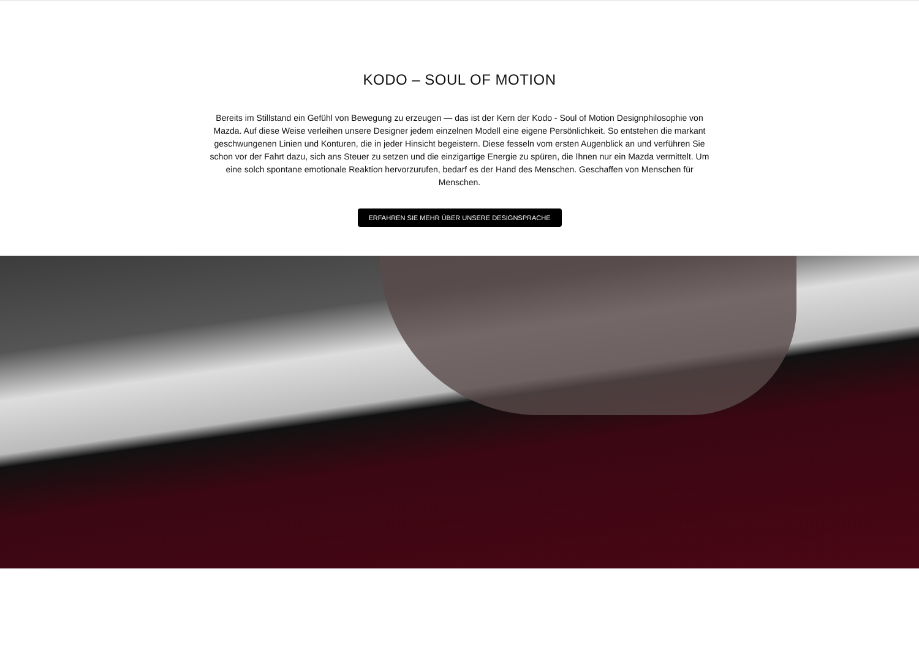KODO – SOUL OF MOTION
Bereits im Stillstand ein Gefühl von Bewegung zu erzeugen — das ist der Kern der Kodo - Soul of Motion Designphilosophie von Mazda. Auf diese Weise verleihen unsere Designer jedem einzelnen Modell eine eigene Persönlichkeit. So entstehen die markant geschwungenen Linien und Konturen, die in jeder Hinsicht begeistern. Diese fesseln vom ersten Augenblick an und verführen Sie schon vor der Fahrt dazu, sich ans Steuer zu setzen und die einzigartige Energie zu spüren, die Ihnen nur ein Mazda vermittelt. Um eine solch spontane emotionale Reaktion hervorzurufen, bedarf es der Hand des Menschen. Geschaffen von Menschen für Menschen.
ERFAHREN SIE MEHR ÜBER UNSERE DESIGNSPRACHE